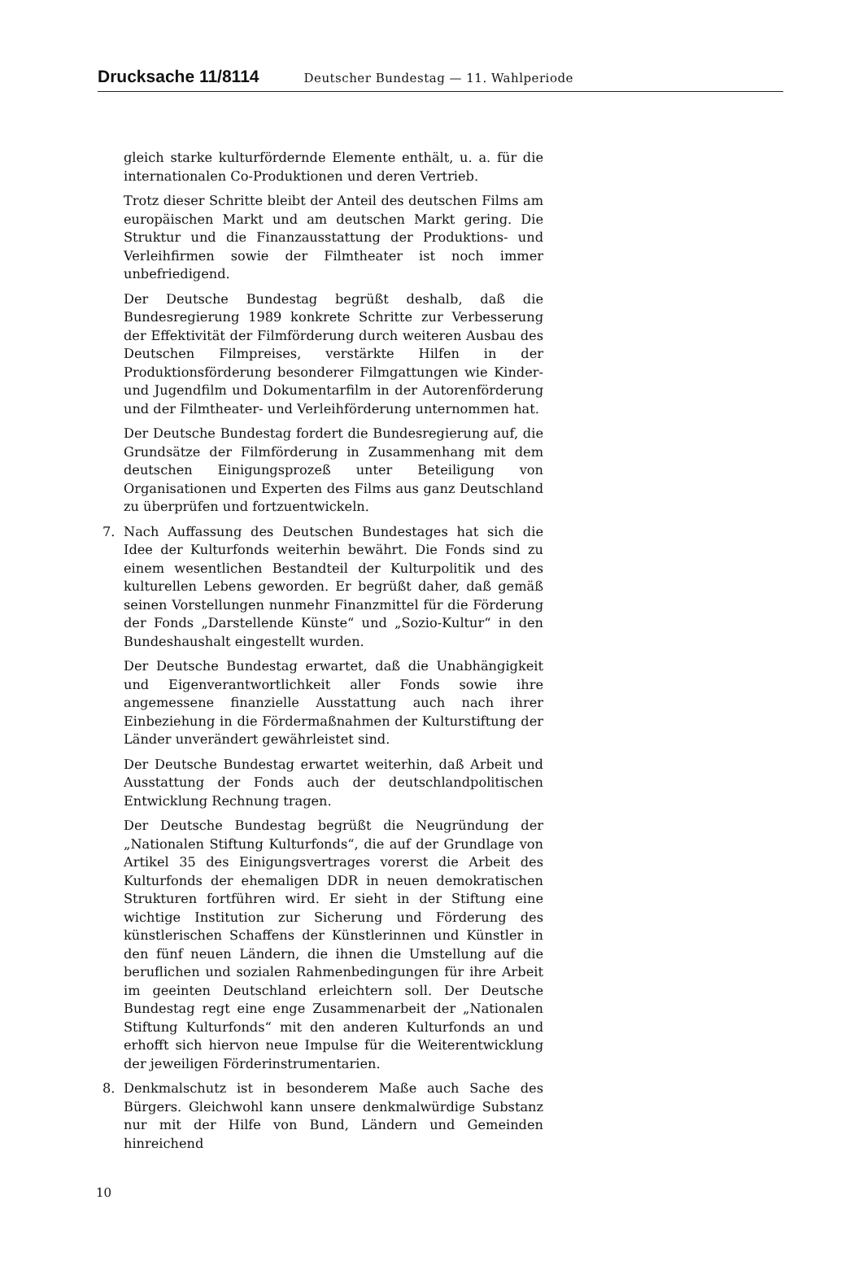Drucksache 11/8114 Deutscher Bundestag — 11. Wahlperiode
gleich starke kulturfördernde Elemente enthält, u. a. für die internationalen Co-Produktionen und deren Vertrieb.
Trotz dieser Schritte bleibt der Anteil des deutschen Films am europäischen Markt und am deutschen Markt gering. Die Struktur und die Finanzausstattung der Produktions- und Verleihfirmen sowie der Filmtheater ist noch immer unbefriedigend.
Der Deutsche Bundestag begrüßt deshalb, daß die Bundesregierung 1989 konkrete Schritte zur Verbesserung der Effektivität der Filmförderung durch weiteren Ausbau des Deutschen Filmpreises, verstärkte Hilfen in der Produktionsförderung besonderer Filmgattungen wie Kinder- und Jugendfilm und Dokumentarfilm in der Autorenförderung und der Filmtheater- und Verleihförderung unternommen hat.
Der Deutsche Bundestag fordert die Bundesregierung auf, die Grundsätze der Filmförderung in Zusammenhang mit dem deutschen Einigungsprozeß unter Beteiligung von Organisationen und Experten des Films aus ganz Deutschland zu überprüfen und fortzuentwickeln.
7. Nach Auffassung des Deutschen Bundestages hat sich die Idee der Kulturfonds weiterhin bewährt. Die Fonds sind zu einem wesentlichen Bestandteil der Kulturpolitik und des kulturellen Lebens geworden. Er begrüßt daher, daß gemäß seinen Vorstellungen nunmehr Finanzmittel für die Förderung der Fonds „Darstellende Künste“ und „Sozio-Kultur“ in den Bundeshaushalt eingestellt wurden.
Der Deutsche Bundestag erwartet, daß die Unabhängigkeit und Eigenverantwortlichkeit aller Fonds sowie ihre angemessene finanzielle Ausstattung auch nach ihrer Einbeziehung in die Fördermaßnahmen der Kulturstiftung der Länder unverändert gewährleistet sind.
Der Deutsche Bundestag erwartet weiterhin, daß Arbeit und Ausstattung der Fonds auch der deutschlandpolitischen Entwicklung Rechnung tragen.
Der Deutsche Bundestag begrüßt die Neugründung der „Nationalen Stiftung Kulturfonds“, die auf der Grundlage von Artikel 35 des Einigungsvertrages vorerst die Arbeit des Kulturfonds der ehemaligen DDR in neuen demokratischen Strukturen fortführen wird. Er sieht in der Stiftung eine wichtige Institution zur Sicherung und Förderung des künstlerischen Schaffens der Künstlerinnen und Künstler in den fünf neuen Ländern, die ihnen die Umstellung auf die beruflichen und sozialen Rahmenbedingungen für ihre Arbeit im geeinten Deutschland erleichtern soll. Der Deutsche Bundestag regt eine enge Zusammenarbeit der „Nationalen Stiftung Kulturfonds“ mit den anderen Kulturfonds an und erhofft sich hiervon neue Impulse für die Weiterentwicklung der jeweiligen Förderinstrumentarien.
8. Denkmalschutz ist in besonderem Maße auch Sache des Bürgers. Gleichwohl kann unsere denkmalwürdige Substanz nur mit der Hilfe von Bund, Ländern und Gemeinden hinreichend
10